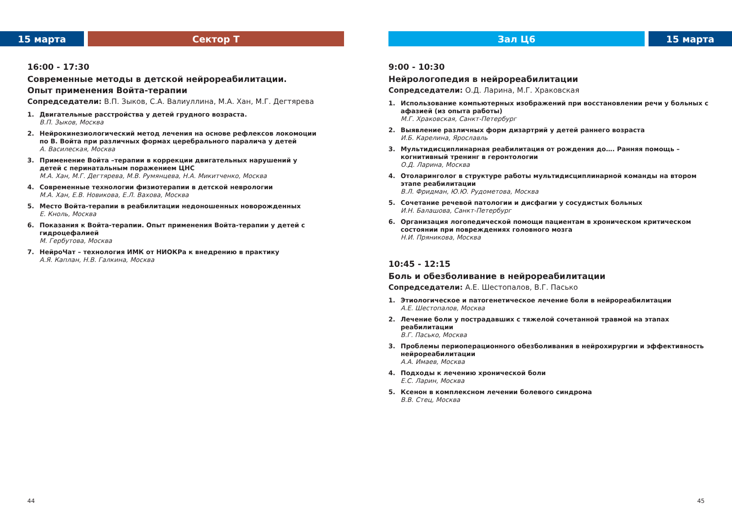15 марта Сектор Т
16:00 - 17:30
Современные методы в детской нейрореабилитации.
Опыт применения Войта-терапии
Сопредседатели: В.П. Зыков, С.А. Валиуллина, М.А. Хан, М.Г. Дегтярева
1. Двигательные расстройства у детей грудного возраста.
В.П. Зыков, Москва
2. Нейрокинезиологический метод лечения на основе рефлексов локомоции по В. Войта при различных формах церебрального паралича у детей
А. Василеская, Москва
3. Применение Войта –терапии в коррекции двигательных нарушений у детей с перинатальным поражением ЦНС
М.А. Хан, М.Г. Дегтярева, М.В. Румянцева, Н.А. Микитченко, Москва
4. Современные технологии физиотерапии в детской неврологии
М.А. Хан, Е.В. Новикова, Е.Л. Вахова, Москва
5. Место Войта-терапии в реабилитации недоношенных новорожденных
Е. Кноль, Москва
6. Показания к Войта-терапии. Опыт применения Войта-терапии у детей с гидроцефалией
М. Гербутова, Москва
7. НейроЧат – технология ИМК от НИОКРа к внедрению в практику
А.Я. Каплан, Н.В. Галкина, Москва
44
Зал Ц6 15 марта
9:00 - 10:30
Нейрологопедия в нейрореабилитации
Сопредседатели: О.Д. Ларина, М.Г. Храковская
1. Использование компьютерных изображений при восстановлении речи у больных с афазией (из опыта работы)
М.Г. Храковская, Санкт-Петербург
2. Выявление различных форм дизартрий у детей раннего возраста
И.Б. Карелина, Ярославль
3. Мультидисциплинарная реабилитация от рождения до…. Ранняя помощь – когнитивный тренинг в геронтологии
О.Д. Ларина, Москва
4. Отоларинголог в структуре работы мультидисциплинарной команды на втором этапе реабилитации
В.Л. Фридман, Ю.Ю. Рудометова, Москва
5. Сочетание речевой патологии и дисфагии у сосудистых больных
И.Н. Балашова, Санкт-Петербург
6. Организация логопедической помощи пациентам в хроническом критическом состоянии при повреждениях головного мозга
Н.И. Пряникова, Москва
10:45 - 12:15
Боль и обезболивание в нейрореабилитации
Сопредседатели: А.Е. Шестопалов, В.Г. Пасько
1. Этиологическое и патогенетическое лечение боли в нейрореабилитации
А.Е. Шестопалов, Москва
2. Лечение боли у пострадавших с тяжелой сочетанной травмой на этапах реабилитации
В.Г. Пасько, Москва
3. Проблемы периоперационного обезболивания в нейрохирургии и эффективность нейрореабилитации
А.А. Имаев, Москва
4. Подходы к лечению хронической боли
Е.С. Ларин, Москва
5. Ксенон в комплексном лечении болевого синдрома
В.В. Стец, Москва
45